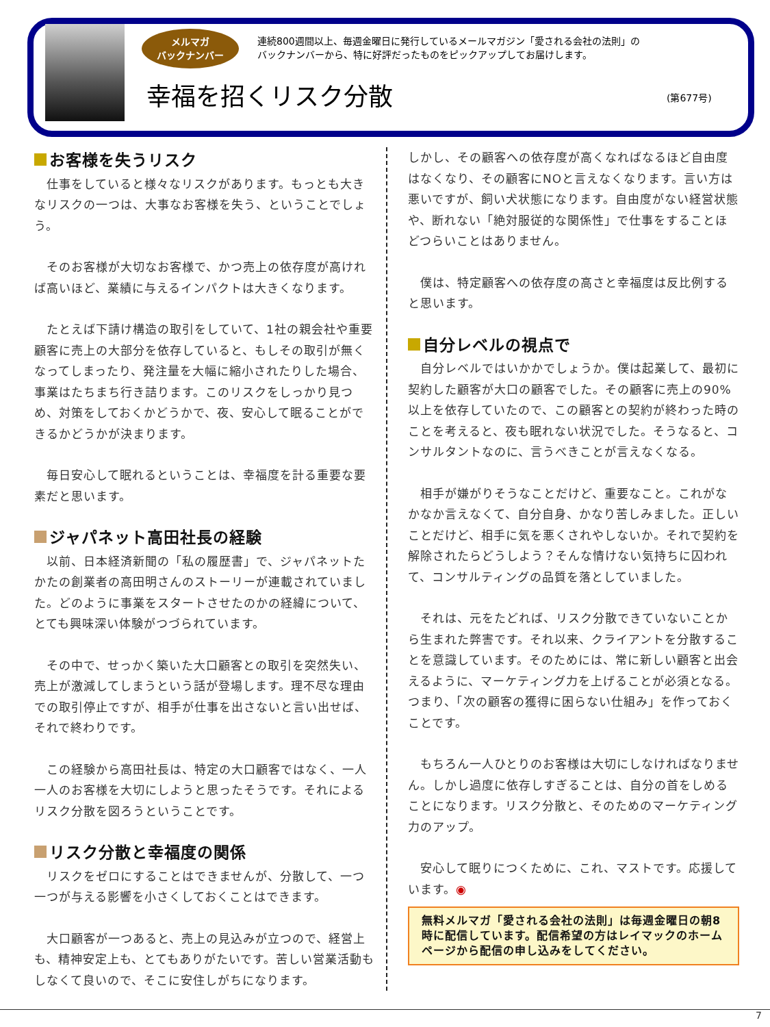メルマガ
バックナンバー
連続800週間以上、毎週金曜日に発行しているメールマガジン「愛される会社の法則」の
バックナンバーから、特に好評だったものをピックアップしてお届けします。
幸福を招くリスク分散 (第677号)
お客様を失うリスク
　仕事をしていると様々なリスクがあります。もっとも大きなリスクの一つは、大事なお客様を失う、ということでしょう。
　そのお客様が大切なお客様で、かつ売上の依存度が高ければ高いほど、業績に与えるインパクトは大きくなります。
　たとえば下請け構造の取引をしていて、1社の親会社や重要顧客に売上の大部分を依存していると、もしその取引が無くなってしまったり、発注量を大幅に縮小されたりした場合、事業はたちまち行き詰ります。このリスクをしっかり見つめ、対策をしておくかどうかで、夜、安心して眠ることができるかどうかが決まります。
　毎日安心して眠れるということは、幸福度を計る重要な要素だと思います。
ジャパネット高田社長の経験
　以前、日本経済新聞の「私の履歴書」で、ジャパネットたかたの創業者の高田明さんのストーリーが連載されていました。どのように事業をスタートさせたのかの経緯について、とても興味深い体験がつづられています。
　その中で、せっかく築いた大口顧客との取引を突然失い、売上が激減してしまうという話が登場します。理不尽な理由での取引停止ですが、相手が仕事を出さないと言い出せば、それで終わりです。
　この経験から高田社長は、特定の大口顧客ではなく、一人一人のお客様を大切にしようと思ったそうです。それによるリスク分散を図ろうということです。
リスク分散と幸福度の関係
　リスクをゼロにすることはできませんが、分散して、一つ一つが与える影響を小さくしておくことはできます。
　大口顧客が一つあると、売上の見込みが立つので、経営上も、精神安定上も、とてもありがたいです。苦しい営業活動もしなくて良いので、そこに安住しがちになります。
しかし、その顧客への依存度が高くなればなるほど自由度はなくなり、その顧客にNOと言えなくなります。言い方は悪いですが、飼い犬状態になります。自由度がない経営状態や、断れない「絶対服従的な関係性」で仕事をすることほどつらいことはありません。
　僕は、特定顧客への依存度の高さと幸福度は反比例すると思います。
自分レベルの視点で
　自分レベルではいかかでしょうか。僕は起業して、最初に契約した顧客が大口の顧客でした。その顧客に売上の90%以上を依存していたので、この顧客との契約が終わった時のことを考えると、夜も眠れない状況でした。そうなると、コンサルタントなのに、言うべきことが言えなくなる。
　相手が嫌がりそうなことだけど、重要なこと。これがなかなか言えなくて、自分自身、かなり苦しみました。正しいことだけど、相手に気を悪くされやしないか。それで契約を解除されたらどうしよう？そんな情けない気持ちに囚われて、コンサルティングの品質を落としていました。
　それは、元をたどれば、リスク分散できていないことから生まれた弊害です。それ以来、クライアントを分散することを意識しています。そのためには、常に新しい顧客と出会えるように、マーケティング力を上げることが必須となる。つまり、「次の顧客の獲得に困らない仕組み」を作っておくことです。
　もちろん一人ひとりのお客様は大切にしなければなりません。しかし過度に依存しすぎることは、自分の首をしめることになります。リスク分散と、そのためのマーケティング力のアップ。
　安心して眠りにつくために、これ、マストです。応援しています。◉
無料メルマガ「愛される会社の法則」は毎週金曜日の朝8時に配信しています。配信希望の方はレイマックのホームページから配信の申し込みをしてください。
7